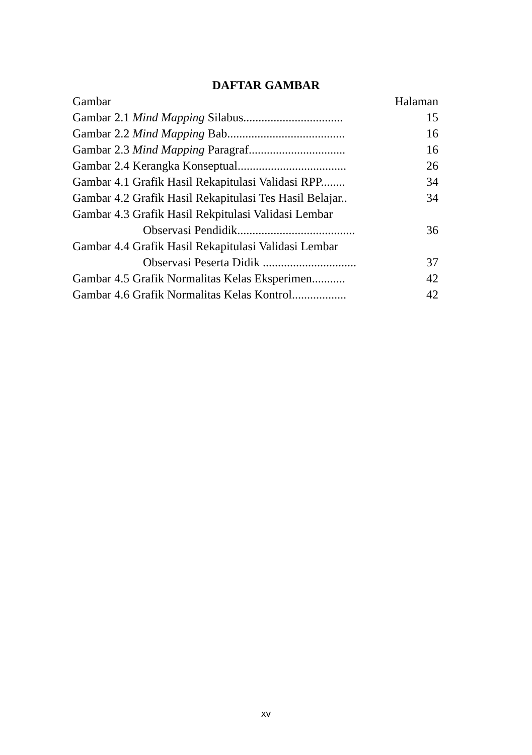DAFTAR GAMBAR
Gambar Halaman
Gambar 2.1 Mind Mapping Silabus................................. 15
Gambar 2.2 Mind Mapping Bab....................................... 16
Gambar 2.3 Mind Mapping Paragraf................................ 16
Gambar 2.4 Kerangka Konseptual.................................... 26
Gambar 4.1 Grafik Hasil Rekapitulasi Validasi RPP........ 34
Gambar 4.2 Grafik Hasil Rekapitulasi Tes Hasil Belajar.. 34
Gambar 4.3 Grafik Hasil Rekpitulasi Validasi Lembar
Observasi Pendidik....................................... 36
Gambar 4.4 Grafik Hasil Rekapitulasi Validasi Lembar
Observasi Peserta Didik ............................... 37
Gambar 4.5 Grafik Normalitas Kelas Eksperimen........... 42
Gambar 4.6 Grafik Normalitas Kelas Kontrol.................. 42
xv